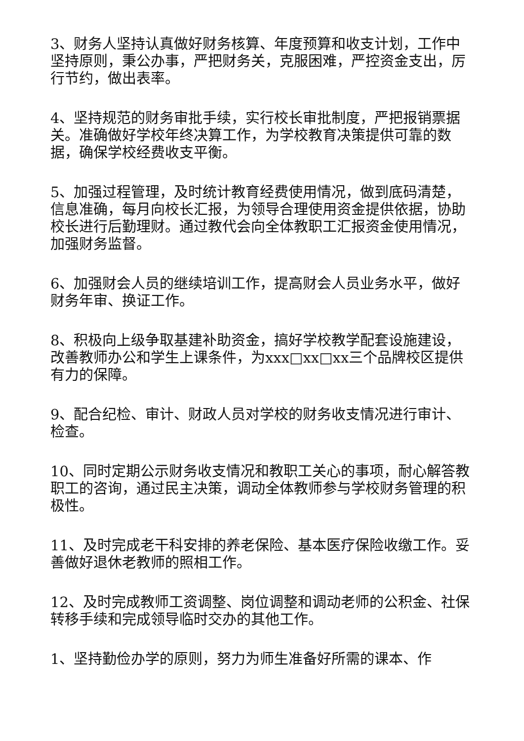3、财务人坚持认真做好财务核算、年度预算和收支计划，工作中坚持原则，秉公办事，严把财务关，克服困难，严控资金支出，厉行节约，做出表率。
4、坚持规范的财务审批手续，实行校长审批制度，严把报销票据关。准确做好学校年终决算工作，为学校教育决策提供可靠的数据，确保学校经费收支平衡。
5、加强过程管理，及时统计教育经费使用情况，做到底码清楚，信息准确，每月向校长汇报，为领导合理使用资金提供依据，协助校长进行后勤理财。通过教代会向全体教职工汇报资金使用情况，加强财务监督。
6、加强财会人员的继续培训工作，提高财会人员业务水平，做好财务年审、换证工作。
8、积极向上级争取基建补助资金，搞好学校教学配套设施建设，改善教师办公和学生上课条件，为xxx□xx□xx三个品牌校区提供有力的保障。
9、配合纪检、审计、财政人员对学校的财务收支情况进行审计、检查。
10、同时定期公示财务收支情况和教职工关心的事项，耐心解答教职工的咨询，通过民主决策，调动全体教师参与学校财务管理的积极性。
11、及时完成老干科安排的养老保险、基本医疗保险收缴工作。妥善做好退休老教师的照相工作。
12、及时完成教师工资调整、岗位调整和调动老师的公积金、社保转移手续和完成领导临时交办的其他工作。
1、坚持勤俭办学的原则，努力为师生准备好所需的课本、作